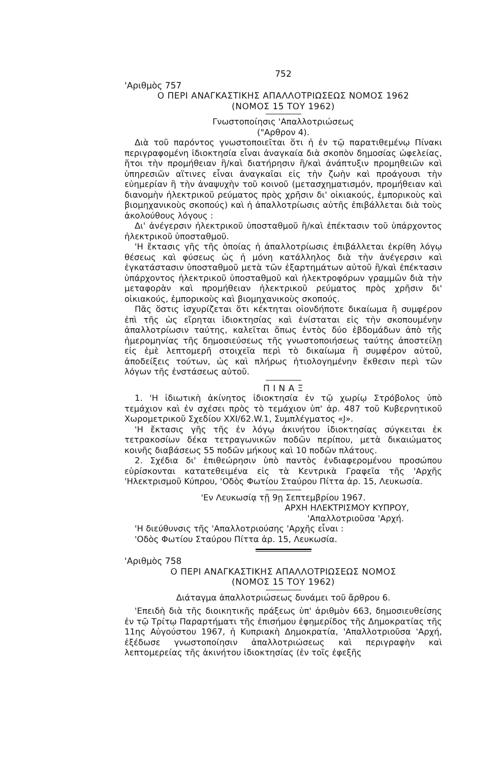752
'Αριθμὸς 757
Ο ΠΕΡΙ ΑΝΑΓΚΑΣΤΙΚΗΣ ΑΠΑΛΛΟΤΡΙΩΣΕΩΣ ΝΟΜΟΣ 1962
(ΝΟΜΟΣ 15 ΤΟΥ 1962)
Γνωστοποίησις 'Απαλλοτριώσεως
("Αρθρον 4).
Διὰ τοῦ παρόντος γνωστοποιεῖται ὅτι ἡ ἐν τῷ παρατιθεμένῳ Πίνακι περιγραφομένη ἰδιοκτησία εἶναι ἀναγκαία διὰ σκοπὸν δημοσίας ὠφελείας, ἤτοι τὴν προμήθειαν ἢ/καὶ διατήρησιν ἢ/καὶ ἀνάπτυξιν προμηθειῶν καὶ ὑπηρεσιῶν αἵτινες εἶναι ἀναγκαῖαι εἰς τὴν ζωὴν καὶ προάγουσι τὴν εὐημερίαν ἢ τὴν ἀναψυχὴν τοῦ κοινοῦ (μετασχηματισμόν, προμήθειαν καὶ διανομὴν ἠλεκτρικοῦ ρεύματος πρὸς χρῆσιν δι' οἰκιακούς, ἐμπορικοὺς καὶ βιομηχανικοὺς σκοπούς) καὶ ἡ ἀπαλλοτρίωσις αὐτῆς ἐπιβάλλεται διὰ τοὺς ἀκολούθους λόγους :
Δι' ἀνέγερσιν ἠλεκτρικοῦ ὑποσταθμοῦ ἢ/καὶ ἐπέκτασιν τοῦ ὑπάρχοντος ἠλεκτρικοῦ ὑποσταθμοῦ.
'Η ἔκτασις γῆς τῆς ὁποίας ἡ ἀπαλλοτρίωσις ἐπιβάλλεται ἐκρίθη λόγῳ θέσεως καὶ φύσεως ὡς ἡ μόνη κατάλληλος διὰ τὴν ἀνέγερσιν καὶ ἐγκατάστασιν ὑποσταθμοῦ μετὰ τῶν ἐξαρτημάτων αὐτοῦ ἢ/καὶ ἐπέκτασιν ὑπάρχοντος ἠλεκτρικοῦ ὑποσταθμοῦ καὶ ἠλεκτροφόρων γραμμῶν διὰ τὴν μεταφορὰν καὶ προμήθειαν ἠλεκτρικοῦ ρεύματος πρὸς χρῆσιν δι' οἰκιακούς, ἐμπορικοὺς καὶ βιομηχανικοὺς σκοπούς.
Πᾶς ὅστις ἰσχυρίζεται ὅτι κέκτηται οἱονδήποτε δικαίωμα ἢ συμφέρον ἐπὶ τῆς ὡς εἴρηται ἰδιοκτησίας καὶ ἐνίσταται εἰς τὴν σκοπουμένην ἀπαλλοτρίωσιν ταύτης, καλεῖται ὅπως ἐντὸς δύο ἑβδομάδων ἀπὸ τῆς ἡμερομηνίας τῆς δημοσιεύσεως τῆς γνωστοποιήσεως ταύτης ἀποστείλῃ εἰς ἐμὲ λεπτομερῆ στοιχεῖα περὶ τὸ δικαίωμα ἢ συμφέρον αὐτοῦ, ἀποδείξεις τούτων, ὡς καὶ πλήρως ἠτιολογημένην ἔκθεσιν περὶ τῶν λόγων τῆς ἐνστάσεως αὐτοῦ.
Π Ι Ν Α Ξ
1. 'Η ἰδιωτικὴ ἀκίνητος ἰδιοκτησία ἐν τῷ χωρίῳ Στρόβολος ὑπὸ τεμάχιον καὶ ἐν σχέσει πρὸς τὸ τεμάχιον ὑπ' ἀρ. 487 τοῦ Κυβερνητικοῦ Χωρομετρικοῦ Σχεδίου XXI/62.W.1, Συμπλέγματος «J».
'Η ἔκτασις γῆς τῆς ἐν λόγῳ ἀκινήτου ἰδιοκτησίας σύγκειται ἐκ τετρακοσίων δέκα τετραγωνικῶν ποδῶν περίπου, μετὰ δικαιώματος κοινῆς διαβάσεως 55 ποδῶν μήκους καὶ 10 ποδῶν πλάτους.
2. Σχέδια δι' ἐπιθεώρησιν ὑπὸ παντὸς ἐνδιαφερομένου προσώπου εὑρίσκονται κατατεθειμένα εἰς τὰ Κεντρικὰ Γραφεῖα τῆς 'Αρχῆς 'Ηλεκτρισμοῦ Κύπρου, 'Οδὸς Φωτίου Σταύρου Πίττα ἀρ. 15, Λευκωσία.
'Εν Λευκωσίᾳ τῇ 9ῃ Σεπτεμβρίου 1967.
ΑΡΧΗ ΗΛΕΚΤΡΙΣΜΟΥ ΚΥΠΡΟΥ,
'Απαλλοτριοῦσα 'Αρχή.
'Η διεύθυνσις τῆς 'Απαλλοτριούσης 'Αρχῆς εἶναι :
'Οδὸς Φωτίου Σταύρου Πίττα ἀρ. 15, Λευκωσία.
'Αριθμὸς 758
Ο ΠΕΡΙ ΑΝΑΓΚΑΣΤΙΚΗΣ ΑΠΑΛΛΟΤΡΙΩΣΕΩΣ ΝΟΜΟΣ
(ΝΟΜΟΣ 15 ΤΟΥ 1962)
Διάταγμα ἀπαλλοτριώσεως δυνάμει τοῦ ἄρθρου 6.
'Επειδὴ διὰ τῆς διοικητικῆς πράξεως ὑπ' ἀριθμὸν 663, δημοσιευθείσης ἐν τῷ Τρίτῳ Παραρτήματι τῆς ἐπισήμου ἐφημερίδος τῆς Δημοκρατίας τῆς 11ης Αὐγούστου 1967, ἡ Κυπριακὴ Δημοκρατία, 'Απαλλοτριοῦσα 'Αρχή, ἐξέδωσε γνωστοποίησιν ἀπαλλοτριώσεως καὶ περιγραφὴν καὶ λεπτομερείας τῆς ἀκινήτου ἰδιοκτησίας (ἐν τοῖς ἐφεξῆς